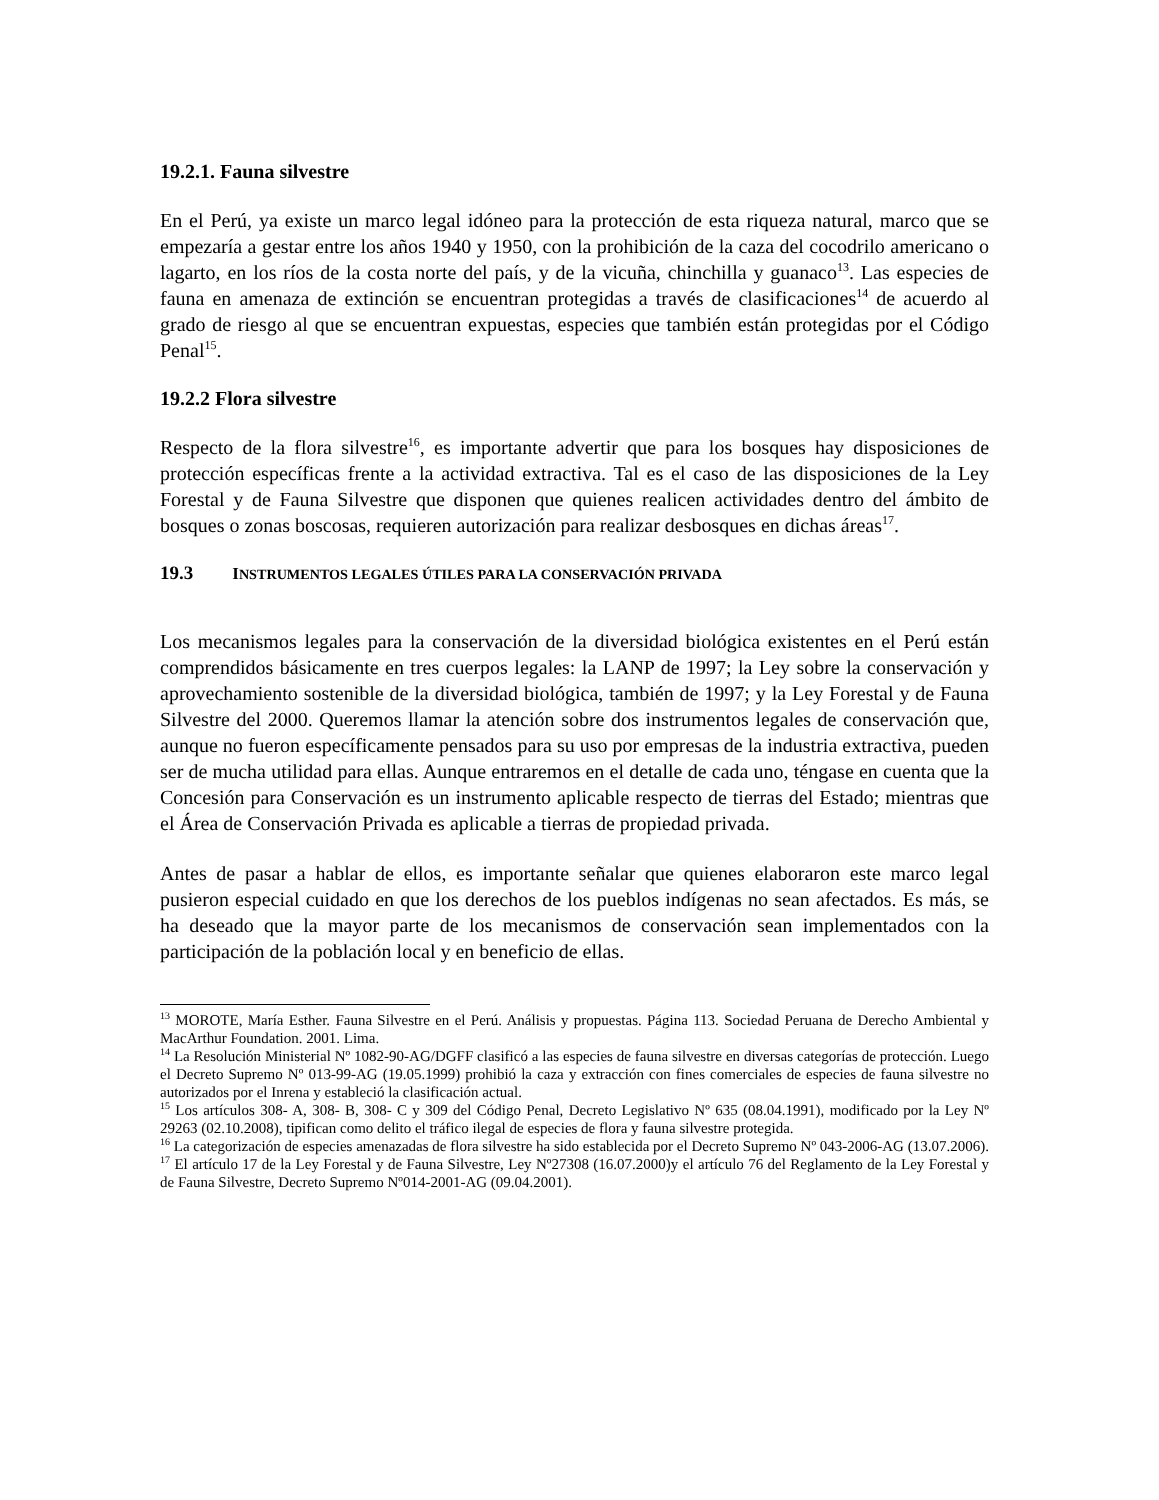19.2.1. Fauna silvestre
En el Perú, ya existe un marco legal idóneo para la protección de esta riqueza natural, marco que se empezaría a gestar entre los años 1940 y 1950, con la prohibición de la caza del cocodrilo americano o lagarto, en los ríos de la costa norte del país, y de la vicuña, chinchilla y guanaco<sup>13</sup>. Las especies de fauna en amenaza de extinción se encuentran protegidas a través de clasificaciones<sup>14</sup> de acuerdo al grado de riesgo al que se encuentran expuestas, especies que también están protegidas por el Código Penal<sup>15</sup>.
19.2.2 Flora silvestre
Respecto de la flora silvestre<sup>16</sup>, es importante advertir que para los bosques hay disposiciones de protección específicas frente a la actividad extractiva. Tal es el caso de las disposiciones de la Ley Forestal y de Fauna Silvestre que disponen que quienes realicen actividades dentro del ámbito de bosques o zonas boscosas, requieren autorización para realizar desbosques en dichas áreas<sup>17</sup>.
19.3 INSTRUMENTOS LEGALES ÚTILES PARA LA CONSERVACIÓN PRIVADA
Los mecanismos legales para la conservación de la diversidad biológica existentes en el Perú están comprendidos básicamente en tres cuerpos legales: la LANP de 1997; la Ley sobre la conservación y aprovechamiento sostenible de la diversidad biológica, también de 1997; y la Ley Forestal y de Fauna Silvestre del 2000. Queremos llamar la atención sobre dos instrumentos legales de conservación que, aunque no fueron específicamente pensados para su uso por empresas de la industria extractiva, pueden ser de mucha utilidad para ellas. Aunque entraremos en el detalle de cada uno, téngase en cuenta que la Concesión para Conservación es un instrumento aplicable respecto de tierras del Estado; mientras que el Área de Conservación Privada es aplicable a tierras de propiedad privada.
Antes de pasar a hablar de ellos, es importante señalar que quienes elaboraron este marco legal pusieron especial cuidado en que los derechos de los pueblos indígenas no sean afectados. Es más, se ha deseado que la mayor parte de los mecanismos de conservación sean implementados con la participación de la población local y en beneficio de ellas.
<sup>13</sup> MOROTE, María Esther. Fauna Silvestre en el Perú. Análisis y propuestas. Página 113. Sociedad Peruana de Derecho Ambiental y MacArthur Foundation. 2001. Lima.
<sup>14</sup> La Resolución Ministerial Nº 1082-90-AG/DGFF clasificó a las especies de fauna silvestre en diversas categorías de protección. Luego el Decreto Supremo Nº 013-99-AG (19.05.1999) prohibió la caza y extracción con fines comerciales de especies de fauna silvestre no autorizados por el Inrena y estableció la clasificación actual.
<sup>15</sup> Los artículos 308- A, 308- B, 308- C y 309 del Código Penal, Decreto Legislativo Nº 635 (08.04.1991), modificado por la Ley Nº 29263 (02.10.2008), tipifican como delito el tráfico ilegal de especies de flora y fauna silvestre protegida.
<sup>16</sup> La categorización de especies amenazadas de flora silvestre ha sido establecida por el Decreto Supremo Nº 043-2006-AG (13.07.2006).
<sup>17</sup> El artículo 17 de la Ley Forestal y de Fauna Silvestre, Ley Nº27308 (16.07.2000)y el artículo 76 del Reglamento de la Ley Forestal y de Fauna Silvestre, Decreto Supremo Nº014-2001-AG (09.04.2001).